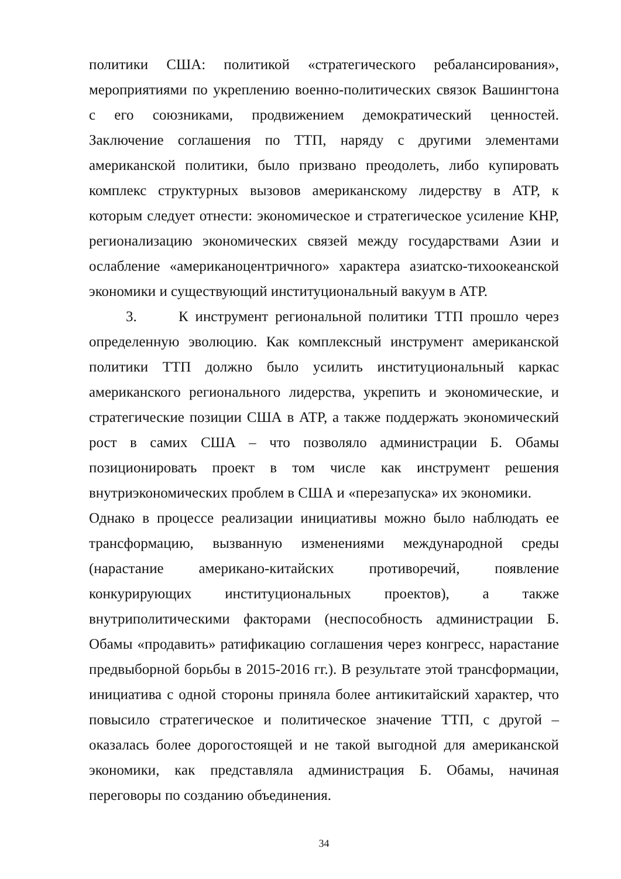политики США: политикой «стратегического ребалансирования», мероприятиями по укреплению военно-политических связок Вашингтона с его союзниками, продвижением демократический ценностей. Заключение соглашения по ТТП, наряду с другими элементами американской политики, было призвано преодолеть, либо купировать комплекс структурных вызовов американскому лидерству в АТР, к которым следует отнести: экономическое и стратегическое усиление КНР, регионализацию экономических связей между государствами Азии и ослабление «американоцентричного» характера азиатско-тихоокеанской экономики и существующий институциональный вакуум в АТР.
3. К инструмент региональной политики ТТП прошло через определенную эволюцию. Как комплексный инструмент американской политики ТТП должно было усилить институциональный каркас американского регионального лидерства, укрепить и экономические, и стратегические позиции США в АТР, а также поддержать экономический рост в самих США – что позволяло администрации Б. Обамы позиционировать проект в том числе как инструмент решения внутриэкономических проблем в США и «перезапуска» их экономики.
Однако в процессе реализации инициативы можно было наблюдать ее трансформацию, вызванную изменениями международной среды (нарастание американо-китайских противоречий, появление конкурирующих институциональных проектов), а также внутриполитическими факторами (неспособность администрации Б. Обамы «продавить» ратификацию соглашения через конгресс, нарастание предвыборной борьбы в 2015-2016 гг.). В результате этой трансформации, инициатива с одной стороны приняла более антикитайский характер, что повысило стратегическое и политическое значение ТТП, с другой – оказалась более дорогостоящей и не такой выгодной для американской экономики, как представляла администрация Б. Обамы, начиная переговоры по созданию объединения.
34